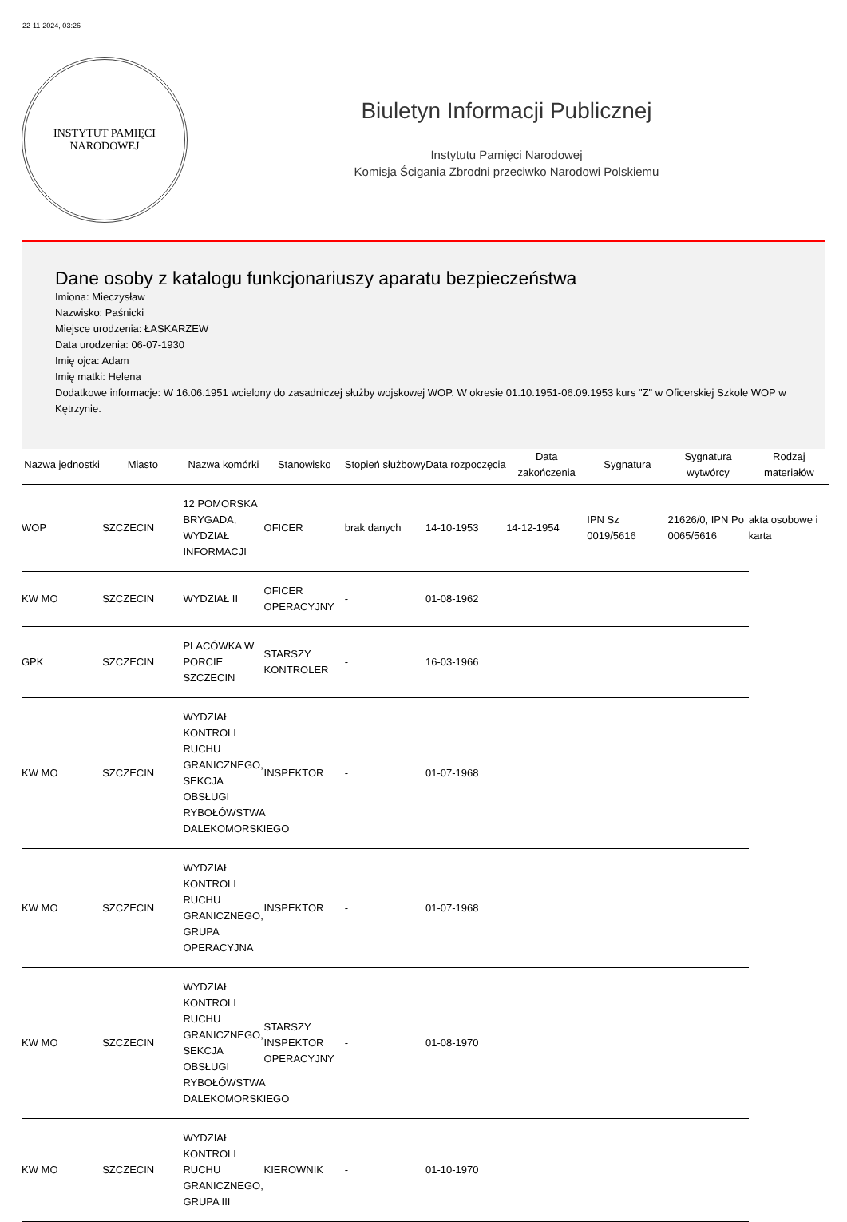22-11-2024, 03:26
INSTYTUT PAMIĘCI
NARODOWEJ
Biuletyn Informacji Publicznej
Instytutu Pamięci Narodowej
Komisja Ścigania Zbrodni przeciwko Narodowi Polskiemu
Dane osoby z katalogu funkcjonariuszy aparatu bezpieczeństwa
Imiona: Mieczysław
Nazwisko: Paśnicki
Miejsce urodzenia: ŁASKARZEW
Data urodzenia: 06-07-1930
Imię ojca: Adam
Imię matki: Helena
Dodatkowe informacje: W 16.06.1951 wcielony do zasadniczej służby wojskowej WOP. W okresie 01.10.1951-06.09.1953 kurs "Z" w Oficerskiej Szkole WOP w Kętrzynie.
| Nazwa jednostki | Miasto | Nazwa komórki | Stanowisko | Stopień służbowy | Data rozpoczęcia | Data zakończenia | Sygnatura | Sygnatura wytwórcy | Rodzaj materiałów |
| --- | --- | --- | --- | --- | --- | --- | --- | --- | --- |
| WOP | SZCZECIN | 12 POMORSKA BRYGADA, WYDZIAŁ INFORMACJI | OFICER | brak danych | 14-10-1953 | 14-12-1954 | IPN Sz 0019/5616 | 21626/0, IPN Po 0065/5616 | akta osobowe i karta |
| KW MO | SZCZECIN | WYDZIAŁ II | OFICER OPERACYJNY | - | 01-08-1962 | | | | |
| GPK | SZCZECIN | PLACÓWKA W PORCIE SZCZECIN | STARSZY KONTROLER | - | 16-03-1966 | | | | |
| KW MO | SZCZECIN | WYDZIAŁ KONTROLI RUCHU GRANICZNEGO, SEKCJA OBSŁUGI RYBOŁÓWSTWA DALEKOMORSKIEGO | INSPEKTOR | - | 01-07-1968 | | | | |
| KW MO | SZCZECIN | WYDZIAŁ KONTROLI RUCHU GRANICZNEGO, GRUPA OPERACYJNA | INSPEKTOR | - | 01-07-1968 | | | | |
| KW MO | SZCZECIN | WYDZIAŁ KONTROLI RUCHU GRANICZNEGO, SEKCJA OBSŁUGI RYBOŁÓWSTWA DALEKOMORSKIEGO | STARSZY INSPEKTOR OPERACYJNY | - | 01-08-1970 | | | | |
| KW MO | SZCZECIN | WYDZIAŁ KONTROLI RUCHU GRANICZNEGO, GRUPA III | KIEROWNIK | - | 01-10-1970 | | | | |